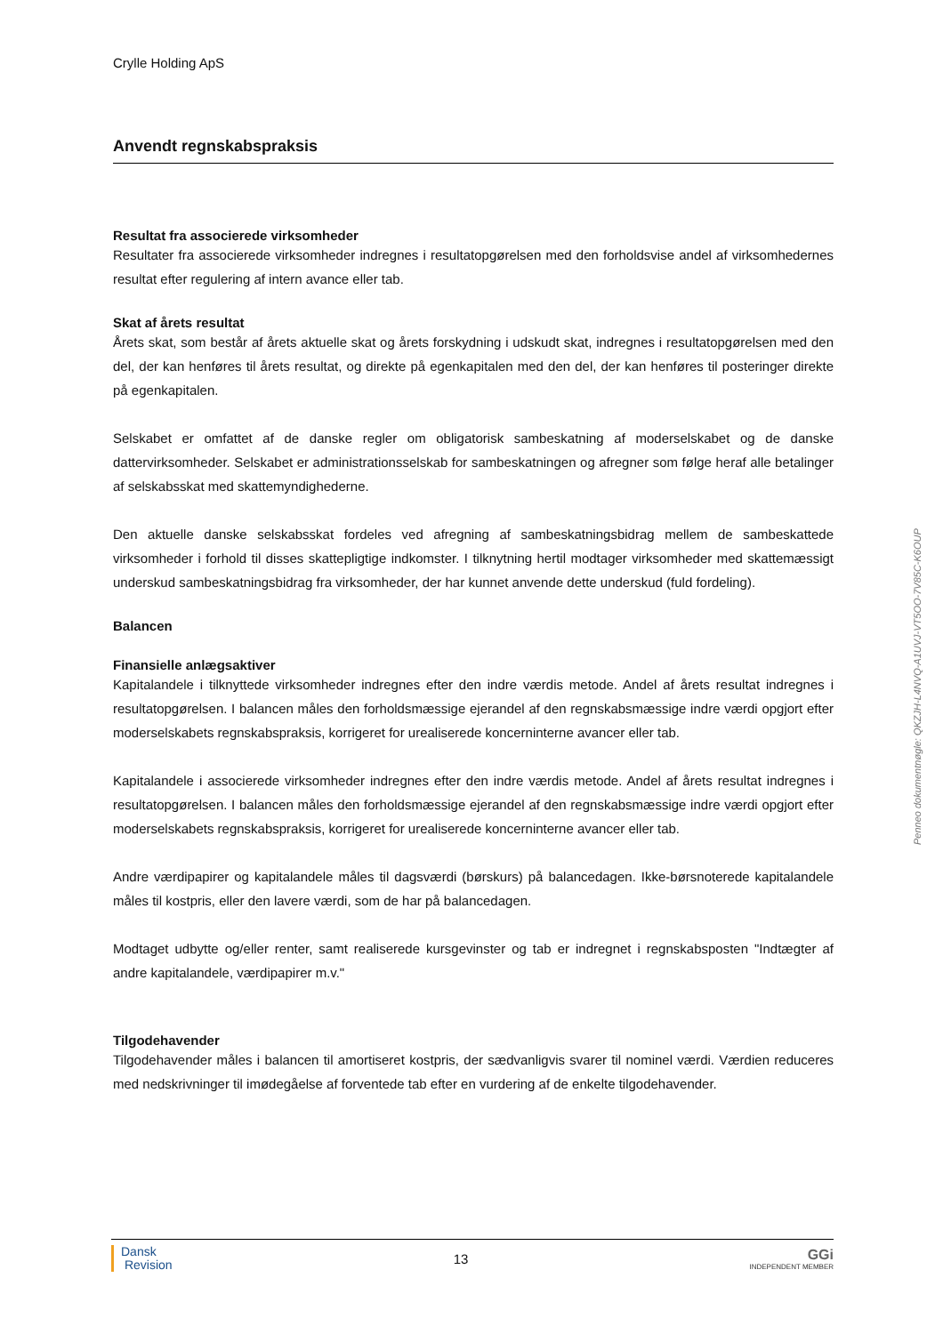Crylle Holding ApS
Anvendt regnskabspraksis
Resultat fra associerede virksomheder
Resultater fra associerede virksomheder indregnes i resultatopgørelsen med den forholdsvise andel af virksomhedernes resultat efter regulering af intern avance eller tab.
Skat af årets resultat
Årets skat, som består af årets aktuelle skat og årets forskydning i udskudt skat, indregnes i resultatopgørelsen med den del, der kan henføres til årets resultat, og direkte på egenkapitalen med den del, der kan henføres til posteringer direkte på egenkapitalen.
Selskabet er omfattet af de danske regler om obligatorisk sambeskatning af moderselskabet og de danske dattervirksomheder. Selskabet er administrationsselskab for sambeskatningen og afregner som følge heraf alle betalinger af selskabsskat med skattemyndighederne.
Den aktuelle danske selskabsskat fordeles ved afregning af sambeskatningsbidrag mellem de sambeskattede virksomheder i forhold til disses skattepligtige indkomster. I tilknytning hertil modtager virksomheder med skattemæssigt underskud sambeskatningsbidrag fra virksomheder, der har kunnet anvende dette underskud (fuld fordeling).
Balancen
Finansielle anlægsaktiver
Kapitalandele i tilknyttede virksomheder indregnes efter den indre værdis metode. Andel af årets resultat indregnes i resultatopgørelsen. I balancen måles den forholdsmæssige ejerandel af den regnskabsmæssige indre værdi opgjort efter moderselskabets regnskabspraksis, korrigeret for urealiserede koncerninterne avancer eller tab.
Kapitalandele i associerede virksomheder indregnes efter den indre værdis metode. Andel af årets resultat indregnes i resultatopgørelsen. I balancen måles den forholdsmæssige ejerandel af den regnskabsmæssige indre værdi opgjort efter moderselskabets regnskabspraksis, korrigeret for urealiserede koncerninterne avancer eller tab.
Andre værdipapirer og kapitalandele måles til dagsværdi (børskurs) på balancedagen. Ikke-børsnoterede kapitalandele måles til kostpris, eller den lavere værdi, som de har på balancedagen.
Modtaget udbytte og/eller renter, samt realiserede kursgevinster og tab er indregnet i regnskabsposten "Indtægter af andre kapitalandele, værdipapirer m.v."
Tilgodehavender
Tilgodehavender måles i balancen til amortiseret kostpris, der sædvanligvis svarer til nominel værdi. Værdien reduceres med nedskrivninger til imødegåelse af forventede tab efter en vurdering af de enkelte tilgodehavender.
Dansk
Revision
13
GGi
INDEPENDENT MEMBER
Penneo dokumentnøgle: QKZJH-L4NVQ-A1UVJ-VT5OO-7V85C-K6OUP